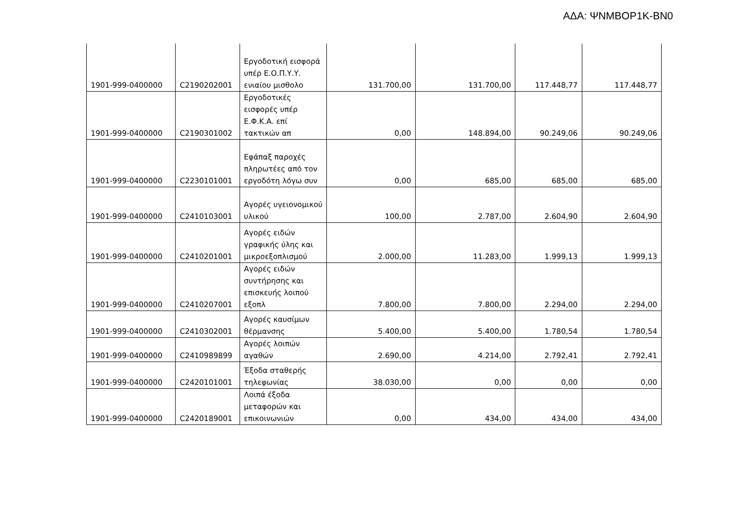ΑΔΑ: ΨΝΜΒΟΡ1Κ-ΒΝ0
| 1901-999-0400000 | C2190202001 | Εργοδοτική εισφορά υπέρ Ε.Ο.Π.Υ.Υ. ενιαίου μισθολο | 131.700,00 | 131.700,00 | 117.448,77 | 117.448,77 |
| 1901-999-0400000 | C2190301002 | Εργοδοτικές εισφορές υπέρ Ε.Φ.Κ.Α. επί τακτικών απ | 0,00 | 148.894,00 | 90.249,06 | 90.249,06 |
| 1901-999-0400000 | C2230101001 | Εφάπαξ παροχές πληρωτέες από τον εργοδότη λόγω συν | 0,00 | 685,00 | 685,00 | 685,00 |
| 1901-999-0400000 | C2410103001 | Αγορές υγειονομικού υλικού | 100,00 | 2.787,00 | 2.604,90 | 2.604,90 |
| 1901-999-0400000 | C2410201001 | Αγορές ειδών γραφικής ύλης και μικροεξοπλισμού | 2.000,00 | 11.283,00 | 1.999,13 | 1.999,13 |
| 1901-999-0400000 | C2410207001 | Αγορές ειδών συντήρησης και επισκευής λοιπού εξοπλ | 7.800,00 | 7.800,00 | 2.294,00 | 2.294,00 |
| 1901-999-0400000 | C2410302001 | Αγορές καυσίμων θέρμανσης | 5.400,00 | 5.400,00 | 1.780,54 | 1.780,54 |
| 1901-999-0400000 | C2410989899 | Αγορές λοιπών αγαθών | 2.690,00 | 4.214,00 | 2.792,41 | 2.792,41 |
| 1901-999-0400000 | C2420101001 | Έξοδα σταθερής τηλεφωνίας | 38.030,00 | 0,00 | 0,00 | 0,00 |
| 1901-999-0400000 | C2420189001 | Λοιπά έξοδα μεταφορών και επικοινωνιών | 0,00 | 434,00 | 434,00 | 434,00 |